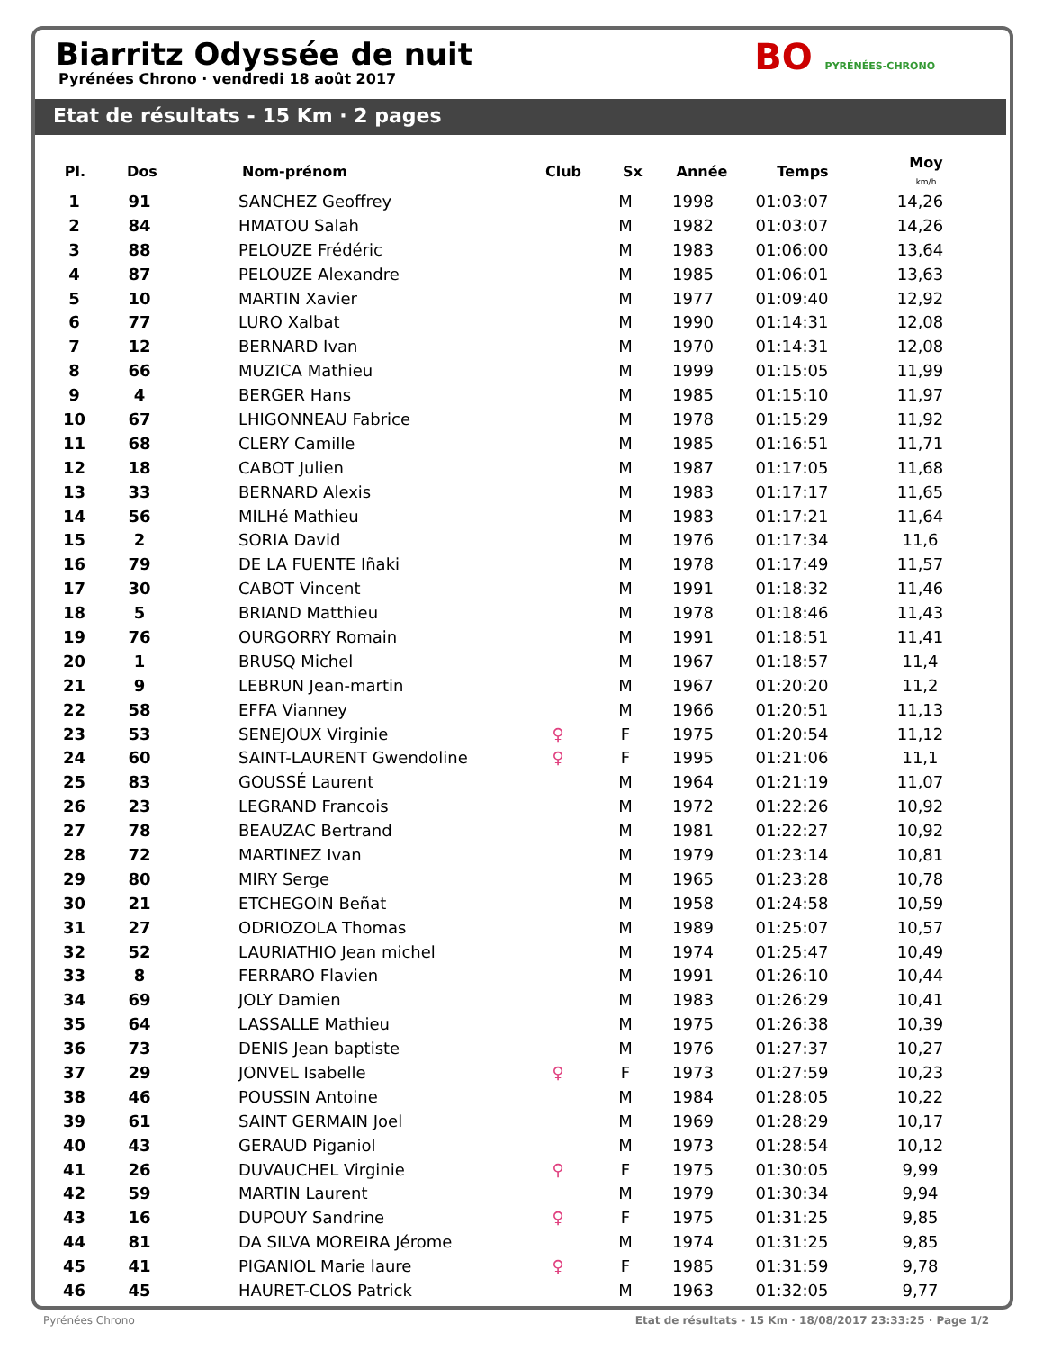Biarritz Odyssée de nuit
Pyrénées Chrono · vendredi 18 août 2017
BO PYRÉNÉES-CHRONO
Etat de résultats - 15 Km · 2 pages
| Pl. | Dos | Nom-prénom | Club | Sx | Année | Temps | Moy km/h |
| --- | --- | --- | --- | --- | --- | --- | --- |
| 1 | 91 | SANCHEZ Geoffrey | | M | 1998 | 01:03:07 | 14,26 |
| 2 | 84 | HMATOU Salah | | M | 1982 | 01:03:07 | 14,26 |
| 3 | 88 | PELOUZE Frédéric | | M | 1983 | 01:06:00 | 13,64 |
| 4 | 87 | PELOUZE Alexandre | | M | 1985 | 01:06:01 | 13,63 |
| 5 | 10 | MARTIN Xavier | | M | 1977 | 01:09:40 | 12,92 |
| 6 | 77 | LURO Xalbat | | M | 1990 | 01:14:31 | 12,08 |
| 7 | 12 | BERNARD Ivan | | M | 1970 | 01:14:31 | 12,08 |
| 8 | 66 | MUZICA Mathieu | | M | 1999 | 01:15:05 | 11,99 |
| 9 | 4 | BERGER Hans | | M | 1985 | 01:15:10 | 11,97 |
| 10 | 67 | LHIGONNEAU Fabrice | | M | 1978 | 01:15:29 | 11,92 |
| 11 | 68 | CLERY Camille | | M | 1985 | 01:16:51 | 11,71 |
| 12 | 18 | CABOT Julien | | M | 1987 | 01:17:05 | 11,68 |
| 13 | 33 | BERNARD Alexis | | M | 1983 | 01:17:17 | 11,65 |
| 14 | 56 | MILHé Mathieu | | M | 1983 | 01:17:21 | 11,64 |
| 15 | 2 | SORIA David | | M | 1976 | 01:17:34 | 11,6 |
| 16 | 79 | DE LA FUENTE Iñaki | | M | 1978 | 01:17:49 | 11,57 |
| 17 | 30 | CABOT Vincent | | M | 1991 | 01:18:32 | 11,46 |
| 18 | 5 | BRIAND Matthieu | | M | 1978 | 01:18:46 | 11,43 |
| 19 | 76 | OURGORRY Romain | | M | 1991 | 01:18:51 | 11,41 |
| 20 | 1 | BRUSQ Michel | | M | 1967 | 01:18:57 | 11,4 |
| 21 | 9 | LEBRUN Jean-martin | | M | 1967 | 01:20:20 | 11,2 |
| 22 | 58 | EFFA Vianney | | M | 1966 | 01:20:51 | 11,13 |
| 23 | 53 | SENEJOUX Virginie | ♀ | F | 1975 | 01:20:54 | 11,12 |
| 24 | 60 | SAINT-LAURENT Gwendoline | ♀ | F | 1995 | 01:21:06 | 11,1 |
| 25 | 83 | GOUSSÉ Laurent | | M | 1964 | 01:21:19 | 11,07 |
| 26 | 23 | LEGRAND Francois | | M | 1972 | 01:22:26 | 10,92 |
| 27 | 78 | BEAUZAC Bertrand | | M | 1981 | 01:22:27 | 10,92 |
| 28 | 72 | MARTINEZ Ivan | | M | 1979 | 01:23:14 | 10,81 |
| 29 | 80 | MIRY Serge | | M | 1965 | 01:23:28 | 10,78 |
| 30 | 21 | ETCHEGOIN Beñat | | M | 1958 | 01:24:58 | 10,59 |
| 31 | 27 | ODRIOZOLA Thomas | | M | 1989 | 01:25:07 | 10,57 |
| 32 | 52 | LAURIATHIO Jean michel | | M | 1974 | 01:25:47 | 10,49 |
| 33 | 8 | FERRARO Flavien | | M | 1991 | 01:26:10 | 10,44 |
| 34 | 69 | JOLY Damien | | M | 1983 | 01:26:29 | 10,41 |
| 35 | 64 | LASSALLE Mathieu | | M | 1975 | 01:26:38 | 10,39 |
| 36 | 73 | DENIS Jean baptiste | | M | 1976 | 01:27:37 | 10,27 |
| 37 | 29 | JONVEL Isabelle | ♀ | F | 1973 | 01:27:59 | 10,23 |
| 38 | 46 | POUSSIN Antoine | | M | 1984 | 01:28:05 | 10,22 |
| 39 | 61 | SAINT GERMAIN Joel | | M | 1969 | 01:28:29 | 10,17 |
| 40 | 43 | GERAUD Piganiol | | M | 1973 | 01:28:54 | 10,12 |
| 41 | 26 | DUVAUCHEL Virginie | ♀ | F | 1975 | 01:30:05 | 9,99 |
| 42 | 59 | MARTIN Laurent | | M | 1979 | 01:30:34 | 9,94 |
| 43 | 16 | DUPOUY Sandrine | ♀ | F | 1975 | 01:31:25 | 9,85 |
| 44 | 81 | DA SILVA MOREIRA Jérome | | M | 1974 | 01:31:25 | 9,85 |
| 45 | 41 | PIGANIOL Marie laure | ♀ | F | 1985 | 01:31:59 | 9,78 |
| 46 | 45 | HAURET-CLOS Patrick | | M | 1963 | 01:32:05 | 9,77 |
Pyrénées Chrono Etat de résultats - 15 Km · 18/08/2017 23:33:25 · Page 1/2